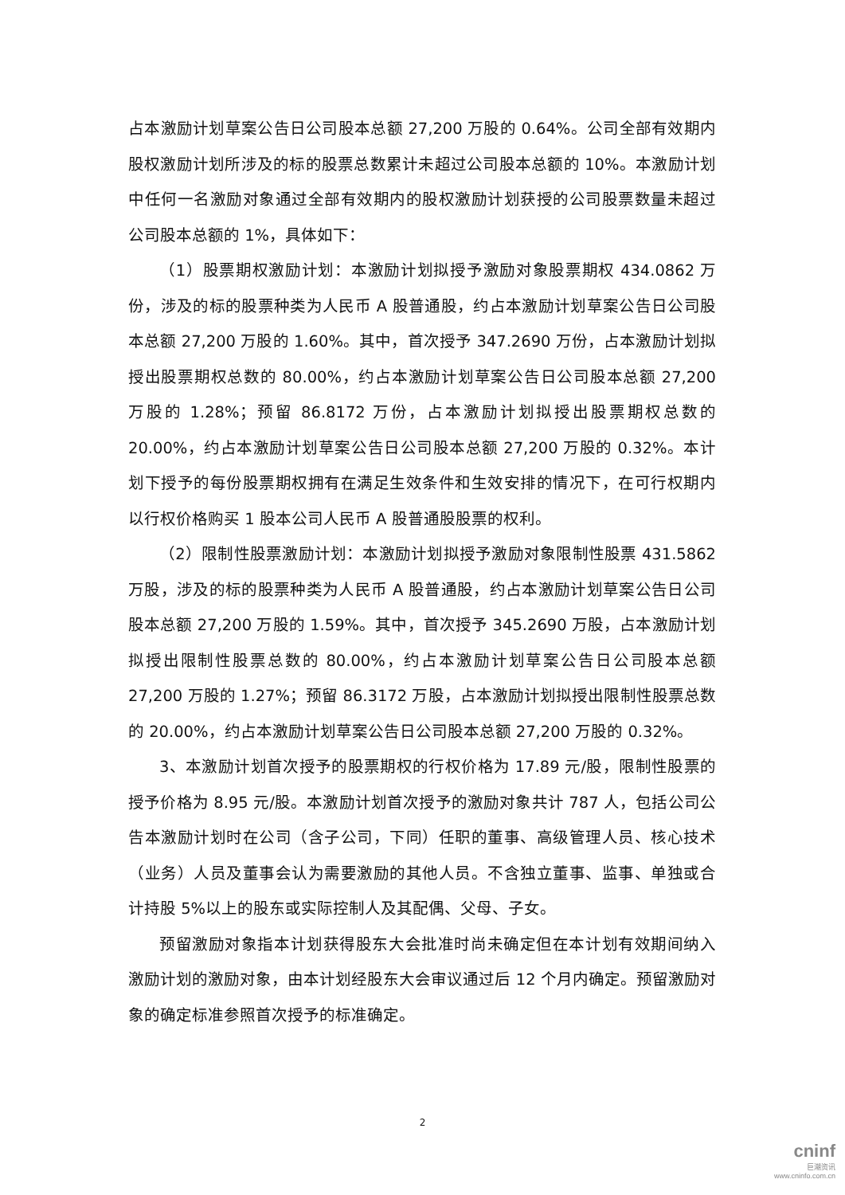占本激励计划草案公告日公司股本总额 27,200 万股的 0.64%。公司全部有效期内股权激励计划所涉及的标的股票总数累计未超过公司股本总额的 10%。本激励计划中任何一名激励对象通过全部有效期内的股权激励计划获授的公司股票数量未超过公司股本总额的 1%，具体如下：
（1）股票期权激励计划：本激励计划拟授予激励对象股票期权 434.0862 万份，涉及的标的股票种类为人民币 A 股普通股，约占本激励计划草案公告日公司股本总额 27,200 万股的 1.60%。其中，首次授予 347.2690 万份，占本激励计划拟授出股票期权总数的 80.00%，约占本激励计划草案公告日公司股本总额 27,200 万股的 1.28%；预留 86.8172 万份，占本激励计划拟授出股票期权总数的 20.00%，约占本激励计划草案公告日公司股本总额 27,200 万股的 0.32%。本计划下授予的每份股票期权拥有在满足生效条件和生效安排的情况下，在可行权期内以行权价格购买 1 股本公司人民币 A 股普通股股票的权利。
（2）限制性股票激励计划：本激励计划拟授予激励对象限制性股票 431.5862 万股，涉及的标的股票种类为人民币 A 股普通股，约占本激励计划草案公告日公司股本总额 27,200 万股的 1.59%。其中，首次授予 345.2690 万股，占本激励计划拟授出限制性股票总数的 80.00%，约占本激励计划草案公告日公司股本总额 27,200 万股的 1.27%；预留 86.3172 万股，占本激励计划拟授出限制性股票总数的 20.00%，约占本激励计划草案公告日公司股本总额 27,200 万股的 0.32%。
3、本激励计划首次授予的股票期权的行权价格为 17.89 元/股，限制性股票的授予价格为 8.95 元/股。本激励计划首次授予的激励对象共计 787 人，包括公司公告本激励计划时在公司（含子公司，下同）任职的董事、高级管理人员、核心技术（业务）人员及董事会认为需要激励的其他人员。不含独立董事、监事、单独或合计持股 5%以上的股东或实际控制人及其配偶、父母、子女。
预留激励对象指本计划获得股东大会批准时尚未确定但在本计划有效期间纳入激励计划的激励对象，由本计划经股东大会审议通过后 12 个月内确定。预留激励对象的确定标准参照首次授予的标准确定。
2
cninf
巨潮资讯
www.cninfo.com.cn